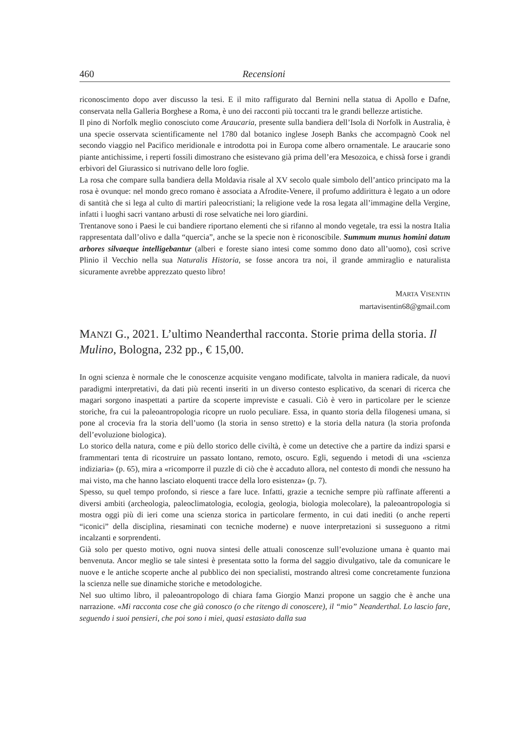460 Recensioni
riconoscimento dopo aver discusso la tesi. E il mito raffigurato dal Bernini nella statua di Apollo e Dafne, conservata nella Galleria Borghese a Roma, è uno dei racconti più toccanti tra le grandi bellezze artistiche.
Il pino di Norfolk meglio conosciuto come Araucaria, presente sulla bandiera dell’Isola di Norfolk in Australia, è una specie osservata scientificamente nel 1780 dal botanico inglese Joseph Banks che accompagnò Cook nel secondo viaggio nel Pacifico meridionale e introdotta poi in Europa come albero ornamentale. Le araucarie sono piante antichissime, i reperti fossili dimostrano che esistevano già prima dell’era Mesozoica, e chissà forse i grandi erbivori del Giurassico si nutrivano delle loro foglie.
La rosa che compare sulla bandiera della Moldavia risale al XV secolo quale simbolo dell’antico principato ma la rosa è ovunque: nel mondo greco romano è associata a Afrodite-Venere, il profumo addirittura è legato a un odore di santità che si lega al culto di martiri paleocristiani; la religione vede la rosa legata all’immagine della Vergine, infatti i luoghi sacri vantano arbusti di rose selvatiche nei loro giardini.
Trentanove sono i Paesi le cui bandiere riportano elementi che si rifanno al mondo vegetale, tra essi la nostra Italia rappresentata dall’olivo e dalla “quercia”, anche se la specie non è riconoscibile. Summum munus homini datum arbores silvaeque intelligebantur (alberi e foreste siano intesi come sommo dono dato all’uomo), così scrive Plinio il Vecchio nella sua Naturalis Historia, se fosse ancora tra noi, il grande ammiraglio e naturalista sicuramente avrebbe apprezzato questo libro!
MARTA VISENTIN
martavisentin68@gmail.com
MANZI G., 2021. L’ultimo Neanderthal racconta. Storie prima della storia. Il Mulino, Bologna, 232 pp., € 15,00.
In ogni scienza è normale che le conoscenze acquisite vengano modificate, talvolta in maniera radicale, da nuovi paradigmi interpretativi, da dati più recenti inseriti in un diverso contesto esplicativo, da scenari di ricerca che magari sorgono inaspettati a partire da scoperte impreviste e casuali. Ciò è vero in particolare per le scienze storiche, fra cui la paleoantropologia ricopre un ruolo peculiare. Essa, in quanto storia della filogenesi umana, si pone al crocevia fra la storia dell’uomo (la storia in senso stretto) e la storia della natura (la storia profonda dell’evoluzione biologica).
Lo storico della natura, come e più dello storico delle civiltà, è come un detective che a partire da indizi sparsi e frammentari tenta di ricostruire un passato lontano, remoto, oscuro. Egli, seguendo i metodi di una «scienza indiziaria» (p. 65), mira a «ricomporre il puzzle di ciò che è accaduto allora, nel contesto di mondi che nessuno ha mai visto, ma che hanno lasciato eloquenti tracce della loro esistenza» (p. 7).
Spesso, su quel tempo profondo, si riesce a fare luce. Infatti, grazie a tecniche sempre più raffinate afferenti a diversi ambiti (archeologia, paleoclimatologia, ecologia, geologia, biologia molecolare), la paleoantropologia si mostra oggi più di ieri come una scienza storica in particolare fermento, in cui dati inediti (o anche reperti “iconici” della disciplina, riesaminati con tecniche moderne) e nuove interpretazioni si susseguono a ritmi incalzanti e sorprendenti.
Già solo per questo motivo, ogni nuova sintesi delle attuali conoscenze sull’evoluzione umana è quanto mai benvenuta. Ancor meglio se tale sintesi è presentata sotto la forma del saggio divulgativo, tale da comunicare le nuove e le antiche scoperte anche al pubblico dei non specialisti, mostrando altresì come concretamente funziona la scienza nelle sue dinamiche storiche e metodologiche.
Nel suo ultimo libro, il paleoantropologo di chiara fama Giorgio Manzi propone un saggio che è anche una narrazione. «Mi racconta cose che già conosco (o che ritengo di conoscere), il “mio” Neanderthal. Lo lascio fare, seguendo i suoi pensieri, che poi sono i miei, quasi estasiato dalla sua